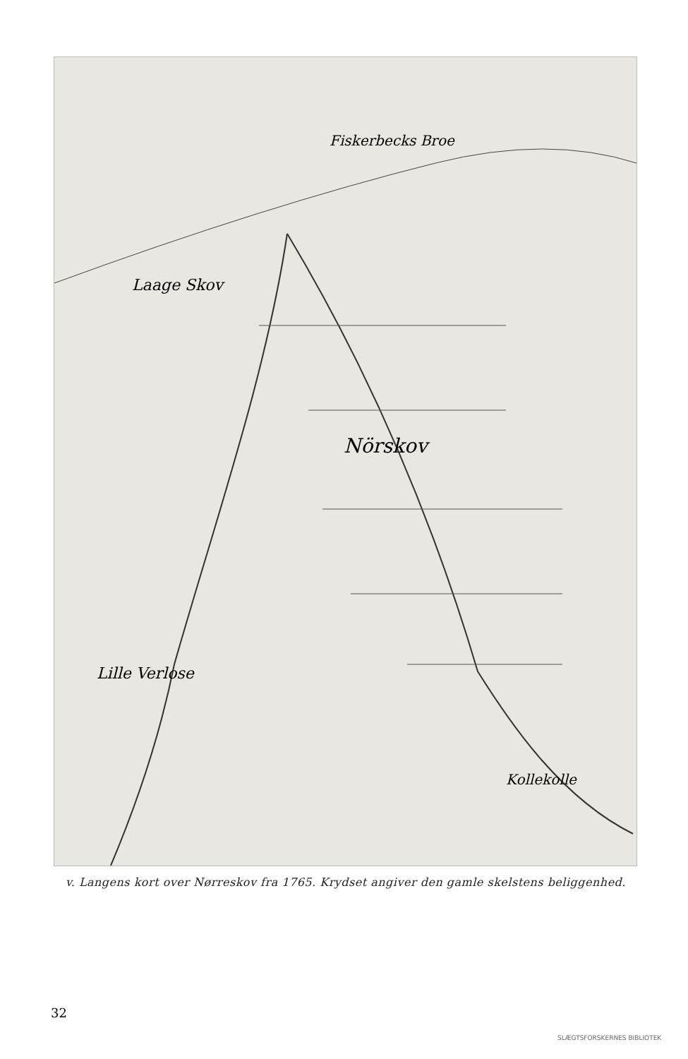Fiskerbecks Broe
Nörskov
Lille Verlose
Kollekolle
Laage Skov
v. Langens kort over Nørreskov fra 1765. Krydset angiver den gamle skelstens beliggenhed.
32
SLÆGTSFORSKERNES BIBLIOTEK